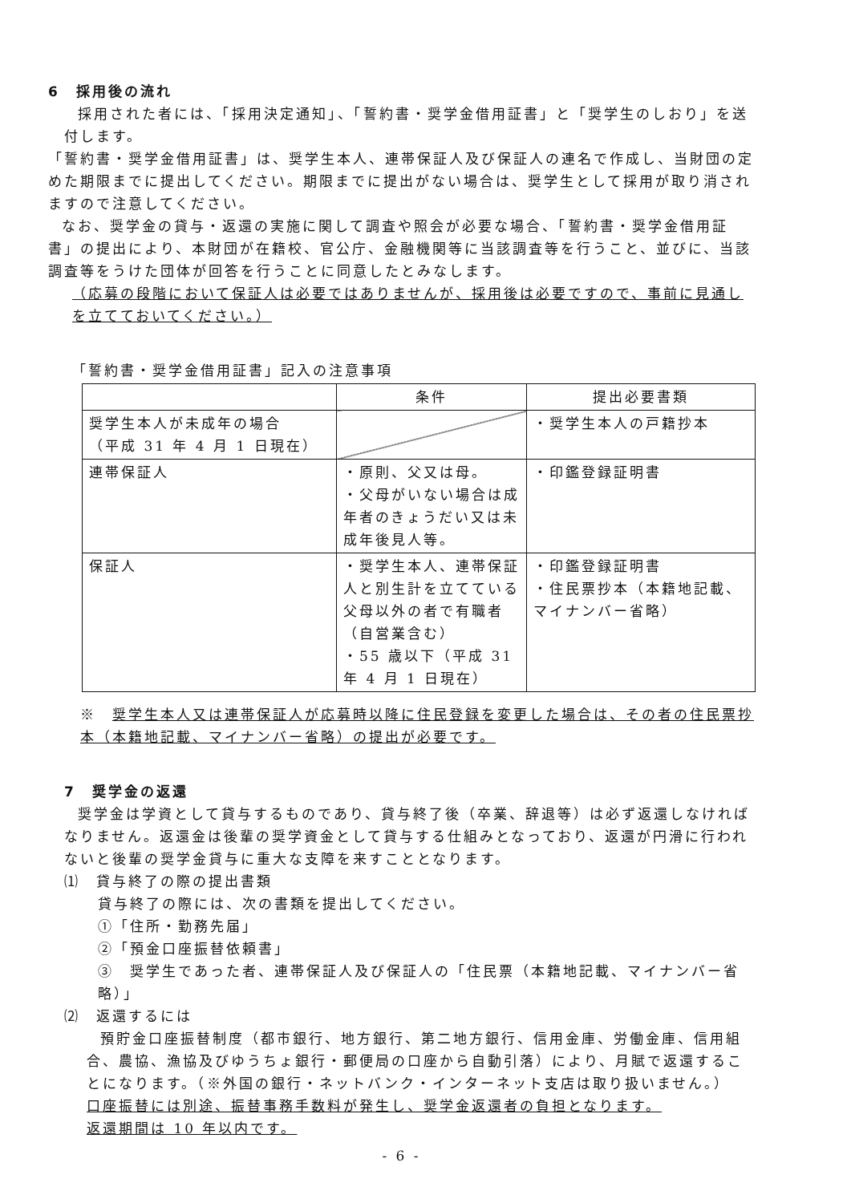6　採用後の流れ
採用された者には、「採用決定通知」、「誓約書・奨学金借用証書」と「奨学生のしおり」を送付します。
「誓約書・奨学金借用証書」は、奨学生本人、連帯保証人及び保証人の連名で作成し、当財団の定めた期限までに提出してください。期限までに提出がない場合は、奨学生として採用が取り消されますので注意してください。
なお、奨学金の貸与・返還の実施に関して調査や照会が必要な場合、「誓約書・奨学金借用証書」の提出により、本財団が在籍校、官公庁、金融機関等に当該調査等を行うこと、並びに、当該調査等をうけた団体が回答を行うことに同意したとみなします。
（応募の段階において保証人は必要ではありませんが、採用後は必要ですので、事前に見通しを立てておいてください。）
「誓約書・奨学金借用証書」記入の注意事項
| | 条件 | 提出必要書類 |
| --- | --- | --- |
| 奨学生本人が未成年の場合 （平成 31 年 4 月 1 日現在） | | ・奨学生本人の戸籍抄本 |
| 連帯保証人 | ・原則、父又は母。 ・父母がいない場合は成年者のきょうだい又は未成年後見人等。 | ・印鑑登録証明書 |
| 保証人 | ・奨学生本人、連帯保証人と別生計を立てている父母以外の者で有職者（自営業含む） ・55 歳以下（平成 31 年 4 月 1 日現在） | ・印鑑登録証明書 ・住民票抄本（本籍地記載、マイナンバー省略） |
※　奨学生本人又は連帯保証人が応募時以降に住民登録を変更した場合は、その者の住民票抄本（本籍地記載、マイナンバー省略）の提出が必要です。
7　奨学金の返還
奨学金は学資として貸与するものであり、貸与終了後（卒業、辞退等）は必ず返還しなければなりません。返還金は後輩の奨学資金として貸与する仕組みとなっており、返還が円滑に行われないと後輩の奨学金貸与に重大な支障を来すこととなります。
⑴　貸与終了の際の提出書類
貸与終了の際には、次の書類を提出してください。
①「住所・勤務先届」
②「預金口座振替依頼書」
③　奨学生であった者、連帯保証人及び保証人の「住民票（本籍地記載、マイナンバー省略）」
⑵　返還するには
預貯金口座振替制度（都市銀行、地方銀行、第二地方銀行、信用金庫、労働金庫、信用組合、農協、漁協及びゆうちょ銀行・郵便局の口座から自動引落）により、月賦で返還することになります。（※外国の銀行・ネットバンク・インターネット支店は取り扱いません。）
口座振替には別途、振替事務手数料が発生し、奨学金返還者の負担となります。
返還期間は 10 年以内です。
- 6 -